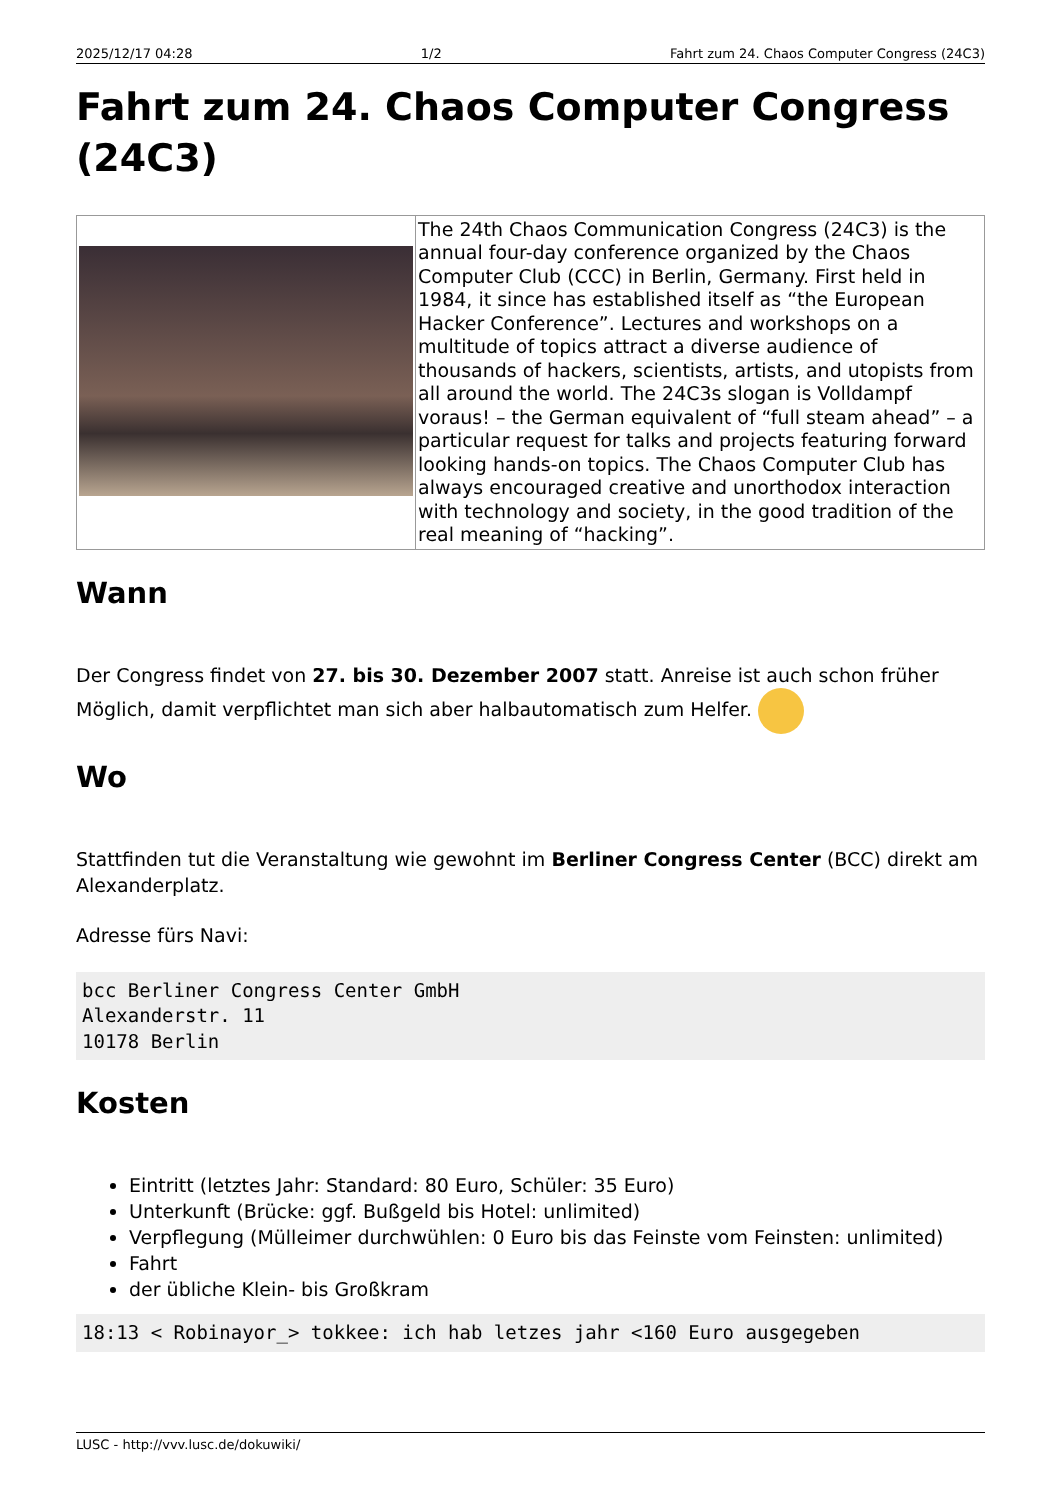2025/12/17 04:28 1/2 Fahrt zum 24. Chaos Computer Congress (24C3)
Fahrt zum 24. Chaos Computer Congress (24C3)
| | The 24th Chaos Communication Congress (24C3) is the annual four-day conference organized by the Chaos Computer Club (CCC) in Berlin, Germany. First held in 1984, it since has established itself as “the European Hacker Conference”. Lectures and workshops on a multitude of topics attract a diverse audience of thousands of hackers, scientists, artists, and utopists from all around the world. The 24C3s slogan is Volldampf voraus! – the German equivalent of “full steam ahead” – a particular request for talks and projects featuring forward looking hands-on topics. The Chaos Computer Club has always encouraged creative and unorthodox interaction with technology and society, in the good tradition of the real meaning of “hacking”. |
Wann
Der Congress findet von 27. bis 30. Dezember 2007 statt. Anreise ist auch schon früher Möglich, damit verpflichtet man sich aber halbautomatisch zum Helfer.
Wo
Stattfinden tut die Veranstaltung wie gewohnt im Berliner Congress Center (BCC) direkt am Alexanderplatz.
Adresse fürs Navi:
bcc Berliner Congress Center GmbH
Alexanderstr. 11
10178 Berlin
Kosten
Eintritt (letztes Jahr: Standard: 80 Euro, Schüler: 35 Euro)
Unterkunft (Brücke: ggf. Bußgeld bis Hotel: unlimited)
Verpflegung (Mülleimer durchwühlen: 0 Euro bis das Feinste vom Feinsten: unlimited)
Fahrt
der übliche Klein- bis Großkram
18:13 < Robinayor_> tokkee: ich hab letzes jahr <160 Euro ausgegeben
LUSC - http://vvv.lusc.de/dokuwiki/